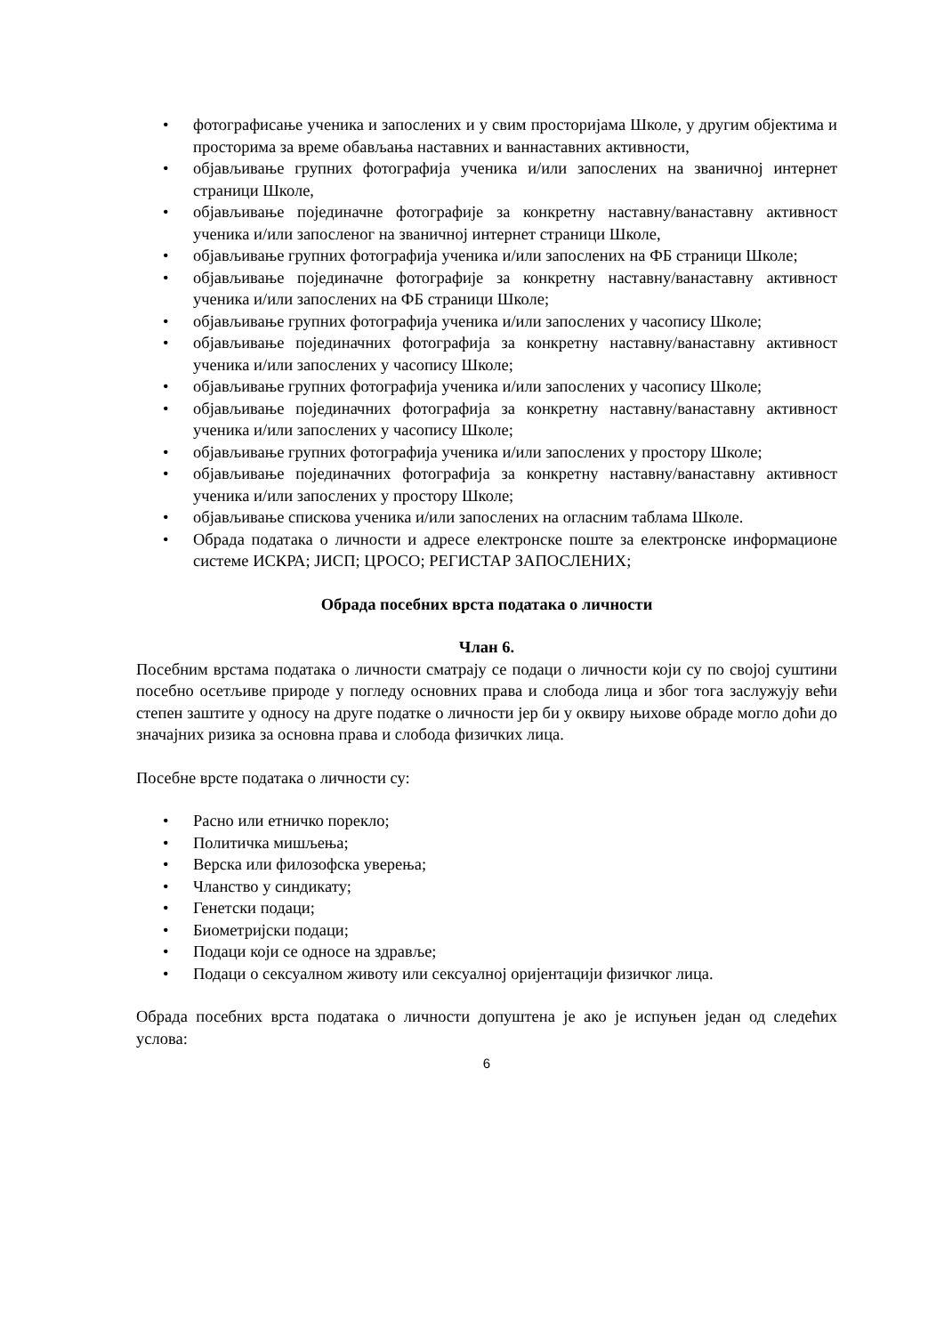• фотографисање ученика и запослених и у свим просторијама Школе, у другим објектима и просторима за време обављања наставних и ваннаставних активности,
• објављивање групних фотографија ученика и/или запослених на званичној интернет страници Школе,
• објављивање појединачне фотографије за конкретну наставну/ванаставну активност ученика и/или запосленог на званичној интернет страници Школе,
• објављивање групних фотографија ученика и/или запослених на ФБ страници Школе;
• објављивање појединачне фотографије за конкретну наставну/ванаставну активност ученика и/или запослених на ФБ страници Школе;
• објављивање групних фотографија ученика и/или запослених у часопису Школе;
• објављивање појединачних фотографија за конкретну наставну/ванаставну активност ученика и/или запослених у часопису Школе;
• објављивање групних фотографија ученика и/или запослених у часопису Школе;
• објављивање појединачних фотографија за конкретну наставну/ванаставну активност ученика и/или запослених у часопису Школе;
• објављивање групних фотографија ученика и/или запослених у простору Школе;
• објављивање појединачних фотографија за конкретну наставну/ванаставну активност ученика и/или запослених у простору Школе;
• објављивање спискова ученика и/или запослених на огласним таблама Школе.
• Обрада података о личности и адресе електронске поште за електронске информационе системе ИСКРА; ЈИСП; ЦРОСО; РЕГИСТАР ЗАПОСЛЕНИХ;
Обрада посебних врста података о личности
Члан 6.
Посебним врстама података о личности сматрају се подаци о личности који су по својој суштини посебно осетљиве природе у погледу основних права и слобода лица и због тога заслужују већи степен заштите у односу на друге податке о личности јер би у оквиру њихове обраде могло доћи до значајних ризика за основна права и слобода физичких лица.
Посебне врсте података о личности су:
• Расно или етничко порекло;
• Политичка мишљења;
• Верска или филозофска уверења;
• Чланство у синдикату;
• Генетски подаци;
• Биометријски подаци;
• Подаци који се односе на здравље;
• Подаци о сексуалном животу или сексуалној оријентацији физичког лица.
Обрада посебних врста података о личности допуштена је ако је испуњен један од следећих услова:
6